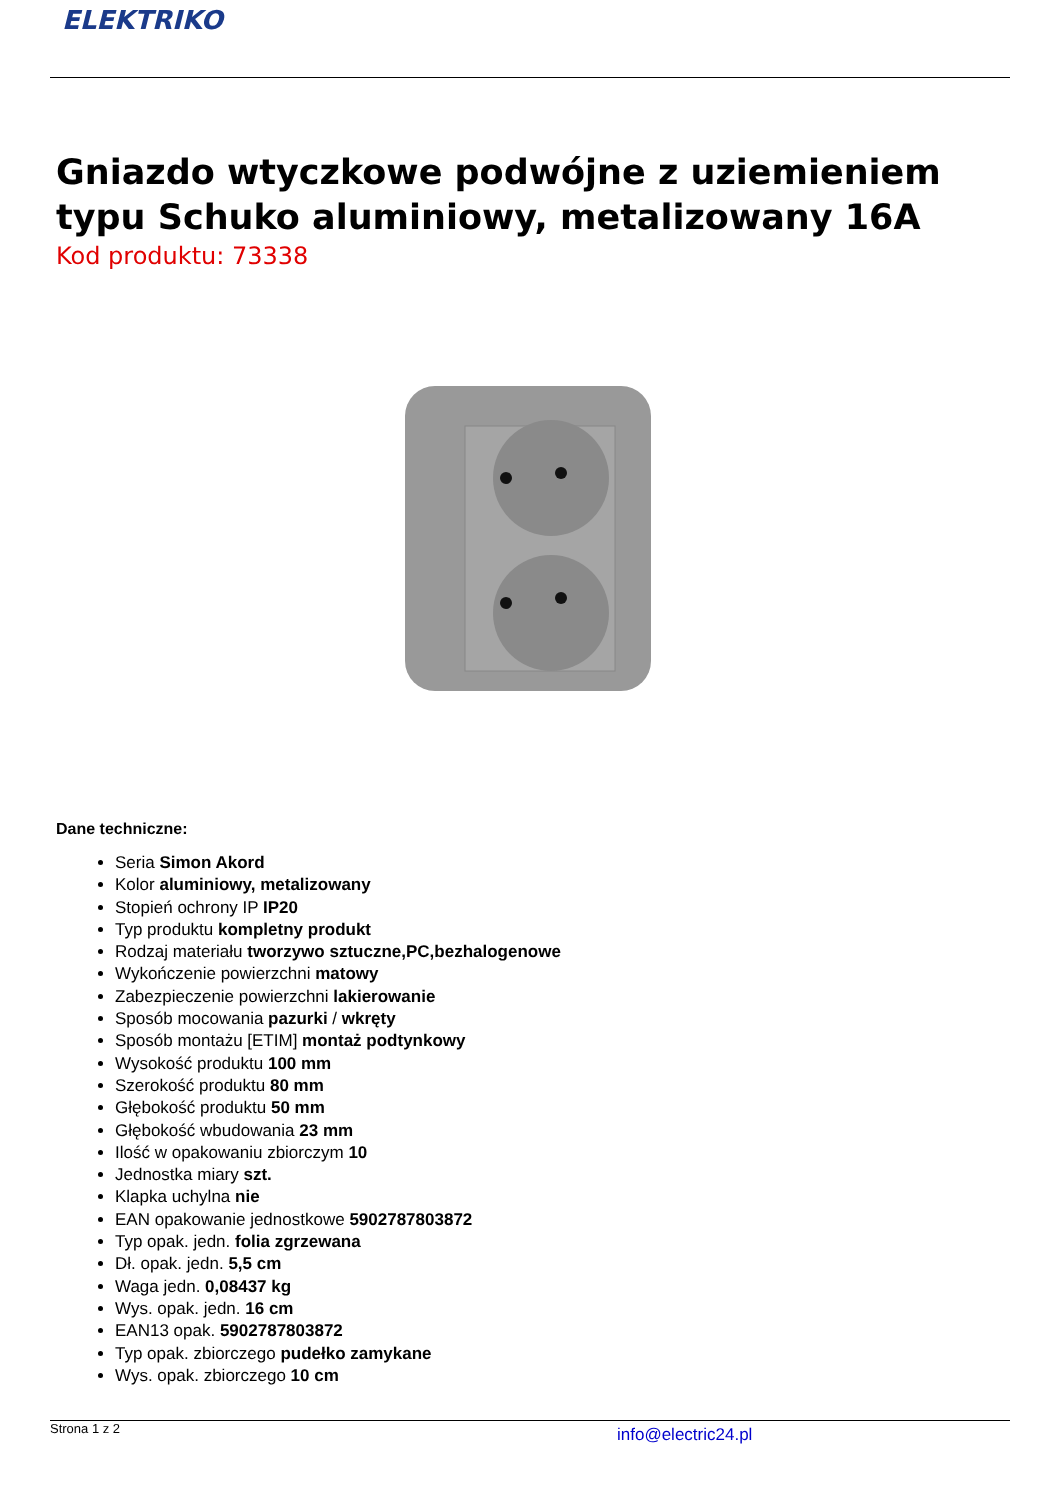ELEKTRIKO
Gniazdo wtyczkowe podwójne z uziemieniem typu Schuko aluminiowy, metalizowany 16A
Kod produktu: 73338
Dane techniczne:
Seria Simon Akord
Kolor aluminiowy, metalizowany
Stopień ochrony IP IP20
Typ produktu kompletny produkt
Rodzaj materiału tworzywo sztuczne,PC,bezhalogenowe
Wykończenie powierzchni matowy
Zabezpieczenie powierzchni lakierowanie
Sposób mocowania pazurki / wkręty
Sposób montażu [ETIM] montaż podtynkowy
Wysokość produktu 100 mm
Szerokość produktu 80 mm
Głębokość produktu 50 mm
Głębokość wbudowania 23 mm
Ilość w opakowaniu zbiorczym 10
Jednostka miary szt.
Klapka uchylna nie
EAN opakowanie jednostkowe 5902787803872
Typ opak. jedn. folia zgrzewana
Dł. opak. jedn. 5,5 cm
Waga jedn. 0,08437 kg
Wys. opak. jedn. 16 cm
EAN13 opak. 5902787803872
Typ opak. zbiorczego pudełko zamykane
Wys. opak. zbiorczego 10 cm
Strona 1 z 2 info@electric24.pl